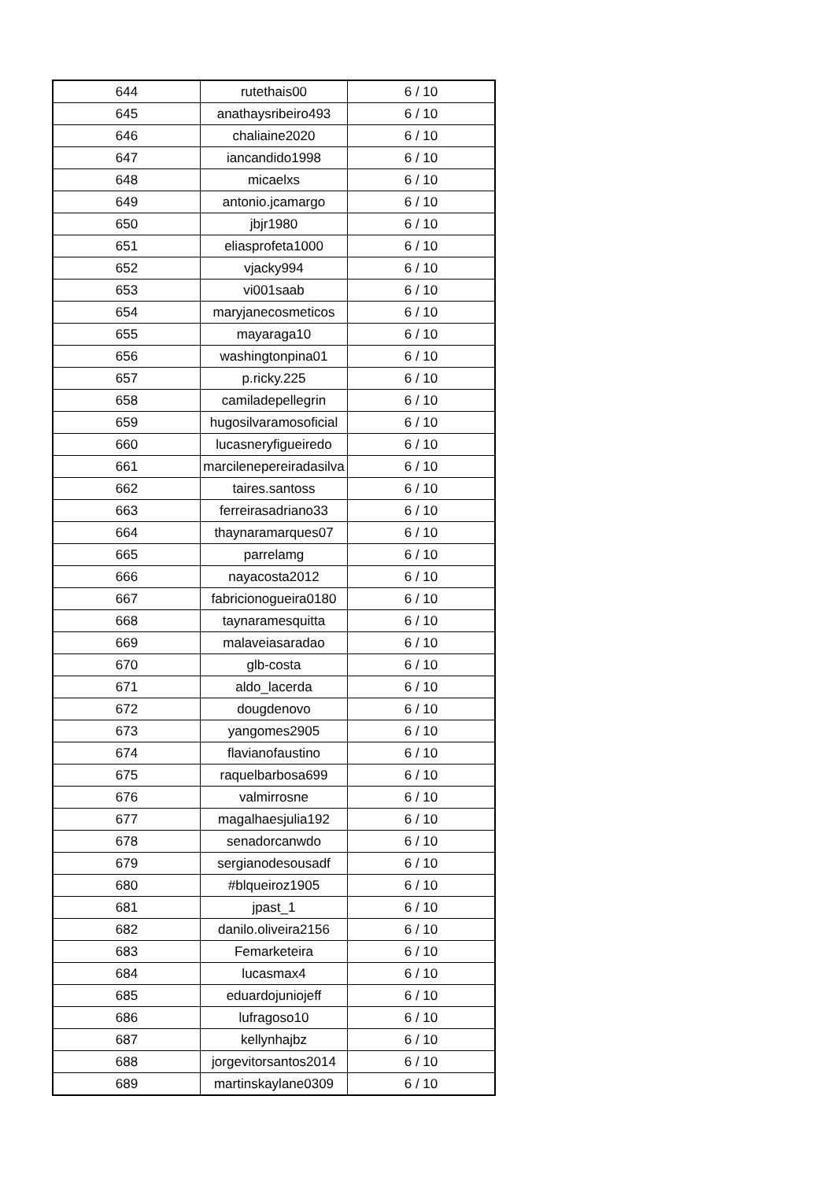| 644 | rutethais00 | 6 / 10 |
| 645 | anathaysribeiro493 | 6 / 10 |
| 646 | chaliaine2020 | 6 / 10 |
| 647 | iancandido1998 | 6 / 10 |
| 648 | micaelxs | 6 / 10 |
| 649 | antonio.jcamargo | 6 / 10 |
| 650 | jbjr1980 | 6 / 10 |
| 651 | eliasprofeta1000 | 6 / 10 |
| 652 | vjacky994 | 6 / 10 |
| 653 | vi001saab | 6 / 10 |
| 654 | maryjanecosmeticos | 6 / 10 |
| 655 | mayaraga10 | 6 / 10 |
| 656 | washingtonpina01 | 6 / 10 |
| 657 | p.ricky.225 | 6 / 10 |
| 658 | camiladepellegrin | 6 / 10 |
| 659 | hugosilvaramosoficial | 6 / 10 |
| 660 | lucasneryfigueiredo | 6 / 10 |
| 661 | marcilenepereiradasilva | 6 / 10 |
| 662 | taires.santoss | 6 / 10 |
| 663 | ferreirasadriano33 | 6 / 10 |
| 664 | thaynaramarques07 | 6 / 10 |
| 665 | parrelamg | 6 / 10 |
| 666 | nayacosta2012 | 6 / 10 |
| 667 | fabricionogueira0180 | 6 / 10 |
| 668 | taynaramesquitta | 6 / 10 |
| 669 | malaveiasaradao | 6 / 10 |
| 670 | glb-costa | 6 / 10 |
| 671 | aldo_lacerda | 6 / 10 |
| 672 | dougdenovo | 6 / 10 |
| 673 | yangomes2905 | 6 / 10 |
| 674 | flavianofaustino | 6 / 10 |
| 675 | raquelbarbosa699 | 6 / 10 |
| 676 | valmirrosne | 6 / 10 |
| 677 | magalhaesjulia192 | 6 / 10 |
| 678 | senadorcanwdo | 6 / 10 |
| 679 | sergianodesousadf | 6 / 10 |
| 680 | #blqueiroz1905 | 6 / 10 |
| 681 | jpast_1 | 6 / 10 |
| 682 | danilo.oliveira2156 | 6 / 10 |
| 683 | Femarketeira | 6 / 10 |
| 684 | lucasmax4 | 6 / 10 |
| 685 | eduardojuniojeff | 6 / 10 |
| 686 | lufragoso10 | 6 / 10 |
| 687 | kellynhajbz | 6 / 10 |
| 688 | jorgevitorsantos2014 | 6 / 10 |
| 689 | martinskaylane0309 | 6 / 10 |